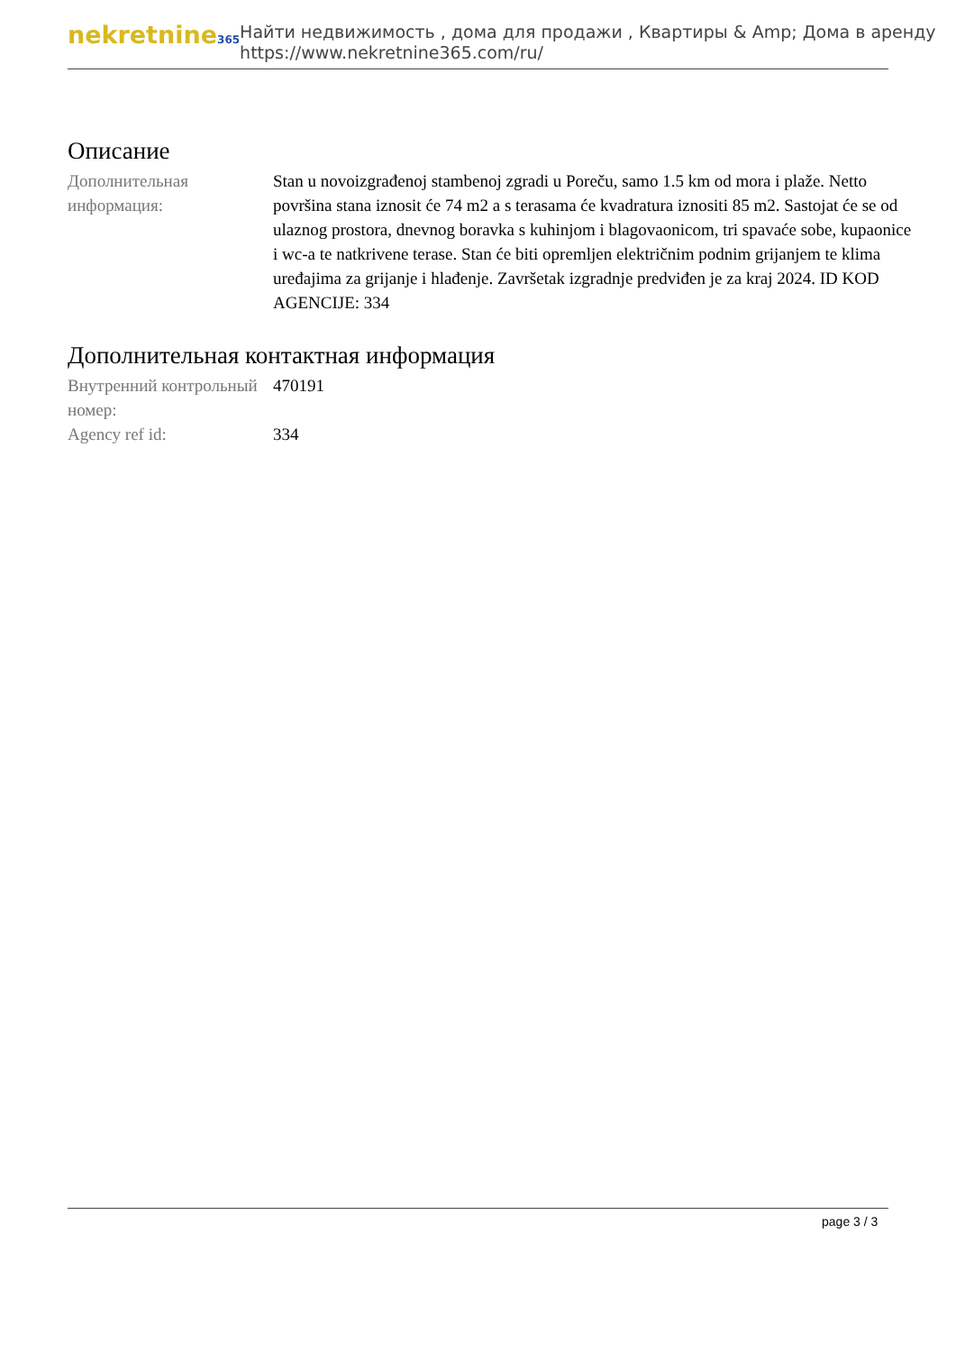nekretnine365
Найти недвижимость , дома для продажи , Квартиры & Amp; Дома в аренду
https://www.nekretnine365.com/ru/
Описание
| Дополнительная информация: | Stan u novoizgrađenoj stambenoj zgradi u Poreču, samo 1.5 km od mora i plaže. Netto površina stana iznosit će 74 m2 a s terasama će kvadratura iznositi 85 m2. Sastojat će se od ulaznog prostora, dnevnog boravka s kuhinjom i blagovaonicom, tri spavaće sobe, kupaonice i wc-a te natkrivene terase. Stan će biti opremljen električnim podnim grijanjem te klima uređajima za grijanje i hlađenje. Završetak izgradnje predviđen je za kraj 2024. ID KOD AGENCIJE: 334 |
Дополнительная контактная информация
| Внутренний контрольный номер: | 470191 |
| Agency ref id: | 334 |
page 3 / 3